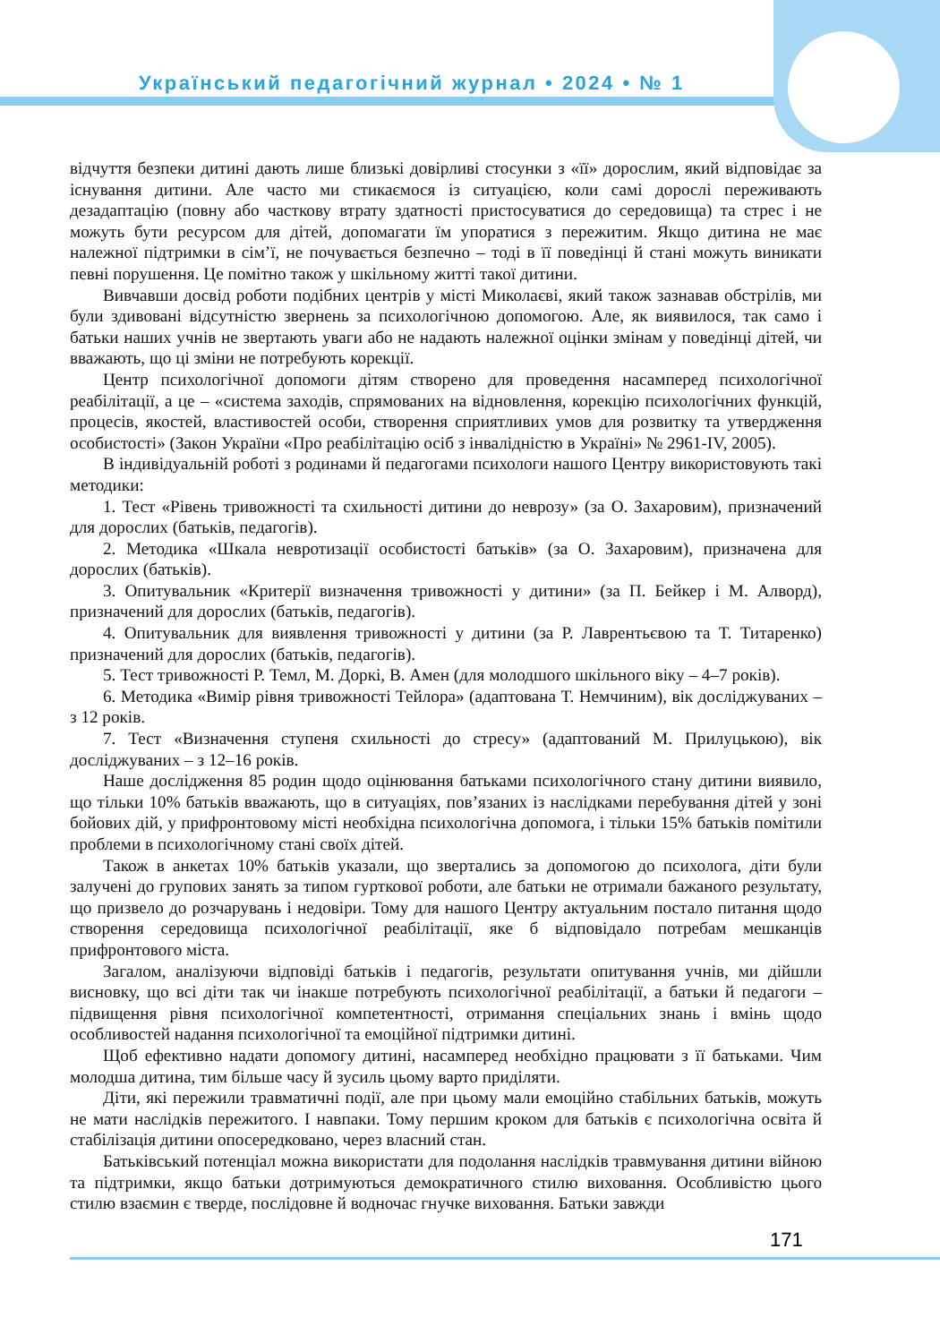Український педагогічний журнал • 2024 • № 1
відчуття безпеки дитині дають лише близькі довірливі стосунки з «її» дорослим, який відповідає за існування дитини. Але часто ми стикаємося із ситуацією, коли самі дорослі переживають дезадаптацію (повну або часткову втрату здатності пристосуватися до середовища) та стрес і не можуть бути ресурсом для дітей, допомагати їм упоратися з пережитим. Якщо дитина не має належної підтримки в сім’ї, не почувається безпечно – тоді в її поведінці й стані можуть виникати певні порушення. Це помітно також у шкільному житті такої дитини.
Вивчавши досвід роботи подібних центрів у місті Миколаєві, який також зазнавав обстрілів, ми були здивовані відсутністю звернень за психологічною допомогою. Але, як виявилося, так само і батьки наших учнів не звертають уваги або не надають належної оцінки змінам у поведінці дітей, чи вважають, що ці зміни не потребують корекції.
Центр психологічної допомоги дітям створено для проведення насамперед психологічної реабілітації, а це – «система заходів, спрямованих на відновлення, корекцію психологічних функцій, процесів, якостей, властивостей особи, створення сприятливих умов для розвитку та утвердження особистості» (Закон України «Про реабілітацію осіб з інвалідністю в Україні» № 2961-IV, 2005).
В індивідуальній роботі з родинами й педагогами психологи нашого Центру використовують такі методики:
1. Тест «Рівень тривожності та схильності дитини до неврозу» (за О. Захаровим), призначений для дорослих (батьків, педагогів).
2. Методика «Шкала невротизації особистості батьків» (за О. Захаровим), призначена для дорослих (батьків).
3. Опитувальник «Критерії визначення тривожності у дитини» (за П. Бейкер і М. Алворд), призначений для дорослих (батьків, педагогів).
4. Опитувальник для виявлення тривожності у дитини (за Р. Лаврентьєвою та Т. Титаренко) призначений для дорослих (батьків, педагогів).
5. Тест тривожності Р. Темл, М. Доркі, В. Амен (для молодшого шкільного віку – 4–7 років).
6. Методика «Вимір рівня тривожності Тейлора» (адаптована Т. Немчиним), вік досліджуваних – з 12 років.
7. Тест «Визначення ступеня схильності до стресу» (адаптований М. Прилуцькою), вік досліджуваних – з 12–16 років.
Наше дослідження 85 родин щодо оцінювання батьками психологічного стану дитини виявило, що тільки 10% батьків вважають, що в ситуаціях, пов’язаних із наслідками перебування дітей у зоні бойових дій, у прифронтовому місті необхідна психологічна допомога, і тільки 15% батьків помітили проблеми в психологічному стані своїх дітей.
Також в анкетах 10% батьків указали, що звертались за допомогою до психолога, діти були залучені до групових занять за типом гурткової роботи, але батьки не отримали бажаного результату, що призвело до розчарувань і недовіри. Тому для нашого Центру актуальним постало питання щодо створення середовища психологічної реабілітації, яке б відповідало потребам мешканців прифронтового міста.
Загалом, аналізуючи відповіді батьків і педагогів, результати опитування учнів, ми дійшли висновку, що всі діти так чи інакше потребують психологічної реабілітації, а батьки й педагоги – підвищення рівня психологічної компетентності, отримання спеціальних знань і вмінь щодо особливостей надання психологічної та емоційної підтримки дитині.
Щоб ефективно надати допомогу дитині, насамперед необхідно працювати з її батьками. Чим молодша дитина, тим більше часу й зусиль цьому варто приділяти.
Діти, які пережили травматичні події, але при цьому мали емоційно стабільних батьків, можуть не мати наслідків пережитого. І навпаки. Тому першим кроком для батьків є психологічна освіта й стабілізація дитини опосередковано, через власний стан.
Батьківський потенціал можна використати для подолання наслідків травмування дитини війною та підтримки, якщо батьки дотримуються демократичного стилю виховання. Особливістю цього стилю взаємин є тверде, послідовне й водночас гнучке виховання. Батьки завжди
171